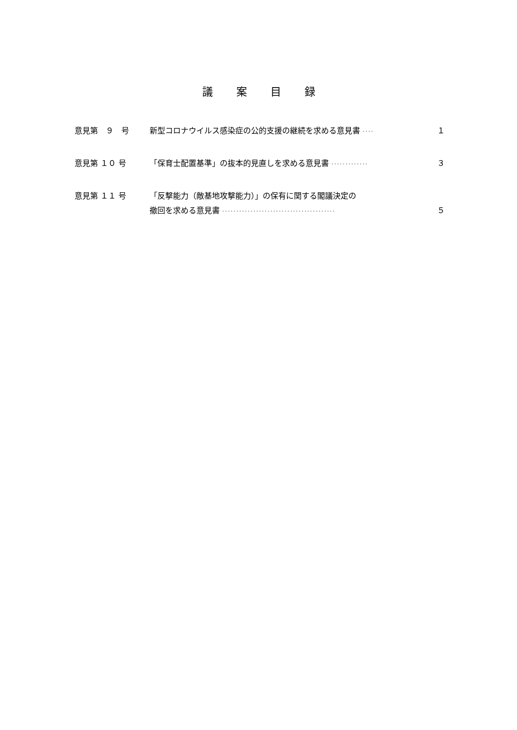議案目録
意見第　９　号
新型コロナウイルス感染症の公的支援の継続を求める意見書 ····
１
意見第 １０ 号
「保育士配置基準」の抜本的見直しを求める意見書 ·············
３
意見第 １１ 号
「反撃能力（敵基地攻撃能力）」の保有に関する閣議決定の
撤回を求める意見書 ········································
５